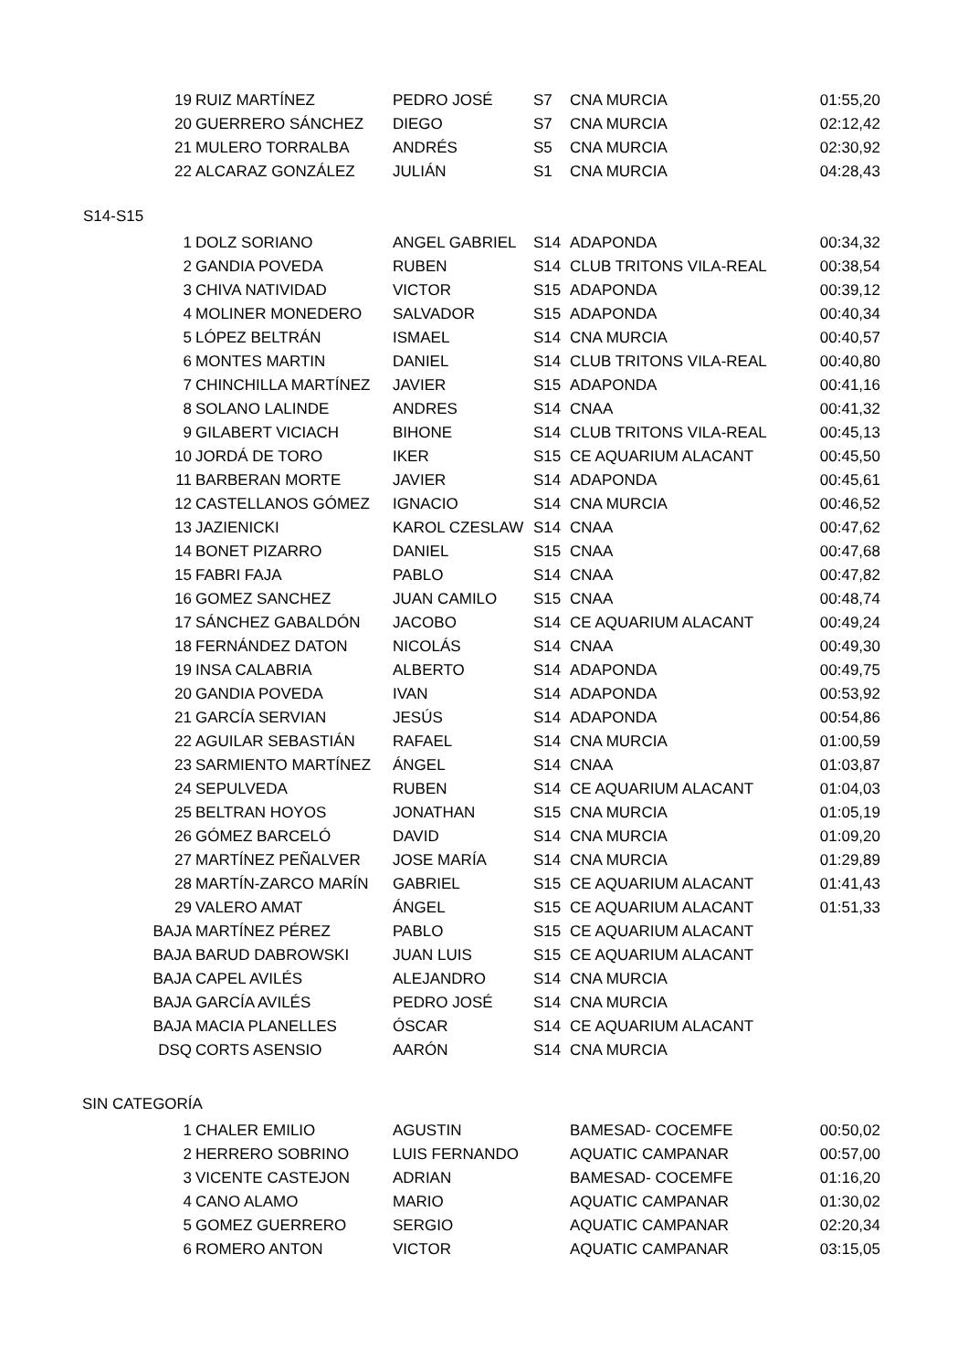| 19 | RUIZ MARTÍNEZ | PEDRO JOSÉ | S7 | CNA MURCIA | 01:55,20 |
| 20 | GUERRERO SÁNCHEZ | DIEGO | S7 | CNA MURCIA | 02:12,42 |
| 21 | MULERO TORRALBA | ANDRÉS | S5 | CNA MURCIA | 02:30,92 |
| 22 | ALCARAZ GONZÁLEZ | JULIÁN | S1 | CNA MURCIA | 04:28,43 |
S14-S15
| 1 | DOLZ SORIANO | ANGEL GABRIEL | S14 | ADAPONDA | 00:34,32 |
| 2 | GANDIA POVEDA | RUBEN | S14 | CLUB TRITONS VILA-REAL | 00:38,54 |
| 3 | CHIVA NATIVIDAD | VICTOR | S15 | ADAPONDA | 00:39,12 |
| 4 | MOLINER MONEDERO | SALVADOR | S15 | ADAPONDA | 00:40,34 |
| 5 | LÓPEZ BELTRÁN | ISMAEL | S14 | CNA MURCIA | 00:40,57 |
| 6 | MONTES MARTIN | DANIEL | S14 | CLUB TRITONS VILA-REAL | 00:40,80 |
| 7 | CHINCHILLA MARTÍNEZ | JAVIER | S15 | ADAPONDA | 00:41,16 |
| 8 | SOLANO LALINDE | ANDRES | S14 | CNAA | 00:41,32 |
| 9 | GILABERT VICIACH | BIHONE | S14 | CLUB TRITONS VILA-REAL | 00:45,13 |
| 10 | JORDÁ DE TORO | IKER | S15 | CE AQUARIUM ALACANT | 00:45,50 |
| 11 | BARBERAN MORTE | JAVIER | S14 | ADAPONDA | 00:45,61 |
| 12 | CASTELLANOS GÓMEZ | IGNACIO | S14 | CNA MURCIA | 00:46,52 |
| 13 | JAZIENICKI | KAROL CZESLAW | S14 | CNAA | 00:47,62 |
| 14 | BONET PIZARRO | DANIEL | S15 | CNAA | 00:47,68 |
| 15 | FABRI FAJA | PABLO | S14 | CNAA | 00:47,82 |
| 16 | GOMEZ SANCHEZ | JUAN CAMILO | S15 | CNAA | 00:48,74 |
| 17 | SÁNCHEZ GABALDÓN | JACOBO | S14 | CE AQUARIUM ALACANT | 00:49,24 |
| 18 | FERNÁNDEZ DATON | NICOLÁS | S14 | CNAA | 00:49,30 |
| 19 | INSA CALABRIA | ALBERTO | S14 | ADAPONDA | 00:49,75 |
| 20 | GANDIA POVEDA | IVAN | S14 | ADAPONDA | 00:53,92 |
| 21 | GARCÍA SERVIAN | JESÚS | S14 | ADAPONDA | 00:54,86 |
| 22 | AGUILAR SEBASTIÁN | RAFAEL | S14 | CNA MURCIA | 01:00,59 |
| 23 | SARMIENTO MARTÍNEZ | ÁNGEL | S14 | CNAA | 01:03,87 |
| 24 | SEPULVEDA | RUBEN | S14 | CE AQUARIUM ALACANT | 01:04,03 |
| 25 | BELTRAN HOYOS | JONATHAN | S15 | CNA MURCIA | 01:05,19 |
| 26 | GÓMEZ BARCELÓ | DAVID | S14 | CNA MURCIA | 01:09,20 |
| 27 | MARTÍNEZ PEÑALVER | JOSE MARÍA | S14 | CNA MURCIA | 01:29,89 |
| 28 | MARTÍN-ZARCO MARÍN | GABRIEL | S15 | CE AQUARIUM ALACANT | 01:41,43 |
| 29 | VALERO AMAT | ÁNGEL | S15 | CE AQUARIUM ALACANT | 01:51,33 |
| BAJA | MARTÍNEZ PÉREZ | PABLO | S15 | CE AQUARIUM ALACANT | |
| BAJA | BARUD DABROWSKI | JUAN LUIS | S15 | CE AQUARIUM ALACANT | |
| BAJA | CAPEL AVILÉS | ALEJANDRO | S14 | CNA MURCIA | |
| BAJA | GARCÍA AVILÉS | PEDRO JOSÉ | S14 | CNA MURCIA | |
| BAJA | MACIA PLANELLES | ÓSCAR | S14 | CE AQUARIUM ALACANT | |
| DSQ | CORTS ASENSIO | AARÓN | S14 | CNA MURCIA | |
SIN CATEGORÍA
| 1 | CHALER EMILIO | AGUSTIN | | BAMESAD- COCEMFE | 00:50,02 |
| 2 | HERRERO SOBRINO | LUIS FERNANDO | | AQUATIC CAMPANAR | 00:57,00 |
| 3 | VICENTE CASTEJON | ADRIAN | | BAMESAD- COCEMFE | 01:16,20 |
| 4 | CANO ALAMO | MARIO | | AQUATIC CAMPANAR | 01:30,02 |
| 5 | GOMEZ GUERRERO | SERGIO | | AQUATIC CAMPANAR | 02:20,34 |
| 6 | ROMERO ANTON | VICTOR | | AQUATIC CAMPANAR | 03:15,05 |